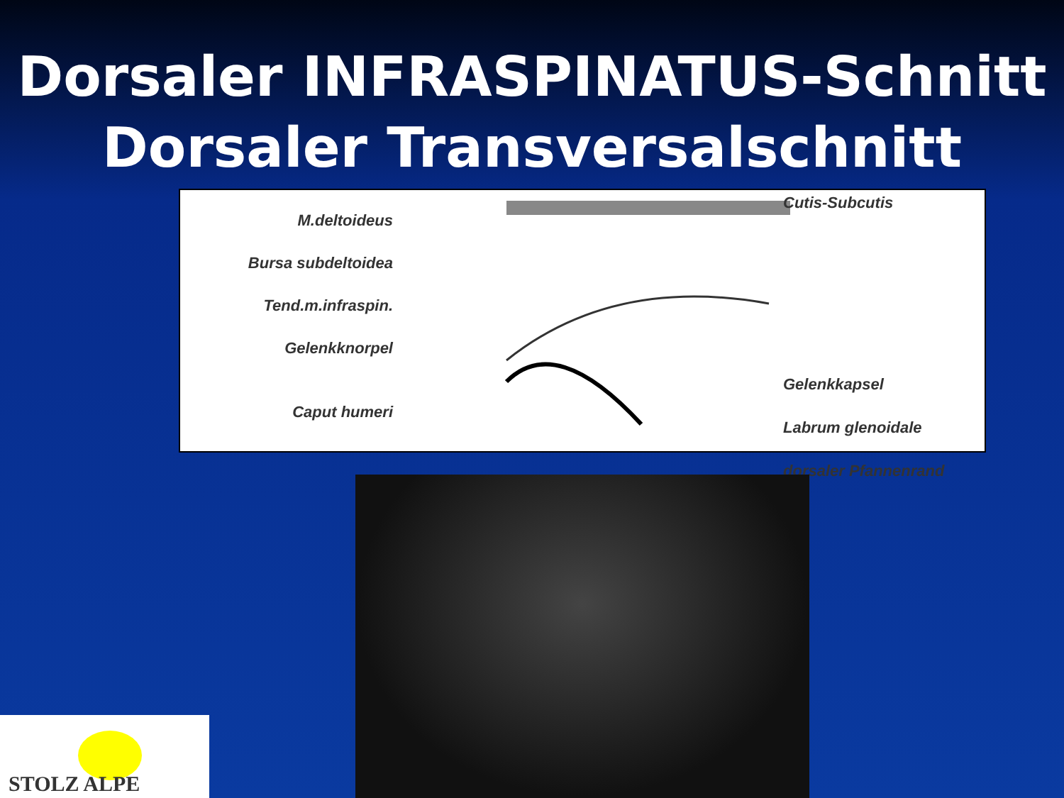Dorsaler INFRASPINATUS-Schnitt
Dorsaler Transversalschnitt
M.deltoideus
Bursa subdeltoidea
Tend.m.infraspin.
Gelenkknorpel
Caput humeri
Cutis-Subcutis
Gelenkkapsel
Labrum glenoidale
dorsaler Pfannenrand
STOLZ ALPE